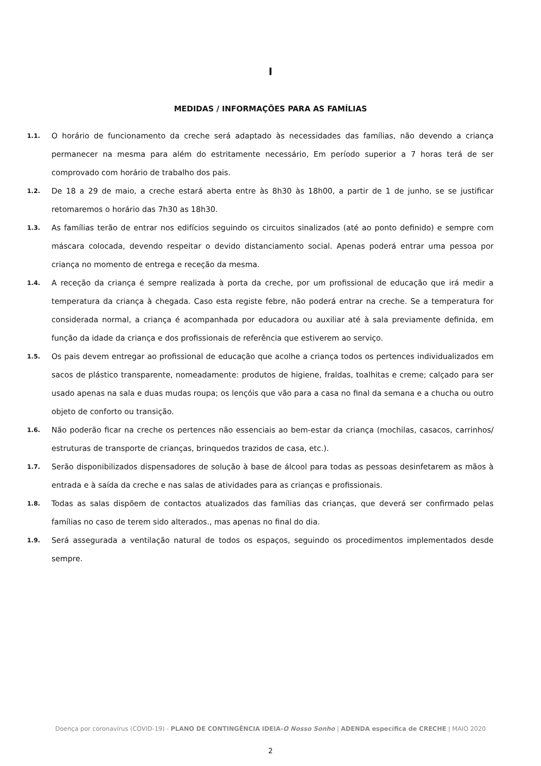I
MEDIDAS / INFORMAÇÕES PARA AS FAMÍLIAS
1.1. O horário de funcionamento da creche será adaptado às necessidades das famílias, não devendo a criança permanecer na mesma para além do estritamente necessário, Em período superior a 7 horas terá de ser comprovado com horário de trabalho dos pais.
1.2. De 18 a 29 de maio, a creche estará aberta entre às 8h30 às 18h00, a partir de 1 de junho, se se justificar retomaremos o horário das 7h30 as 18h30.
1.3. As famílias terão de entrar nos edifícios seguindo os circuitos sinalizados (até ao ponto definido) e sempre com máscara colocada, devendo respeitar o devido distanciamento social. Apenas poderá entrar uma pessoa por criança no momento de entrega e receção da mesma.
1.4. A receção da criança é sempre realizada à porta da creche, por um profissional de educação que irá medir a temperatura da criança à chegada. Caso esta registe febre, não poderá entrar na creche. Se a temperatura for considerada normal, a criança é acompanhada por educadora ou auxiliar até à sala previamente definida, em função da idade da criança e dos profissionais de referência que estiverem ao serviço.
1.5. Os pais devem entregar ao profissional de educação que acolhe a criança todos os pertences individualizados em sacos de plástico transparente, nomeadamente: produtos de higiene, fraldas, toalhitas e creme; calçado para ser usado apenas na sala e duas mudas roupa; os lençóis que vão para a casa no final da semana e a chucha ou outro objeto de conforto ou transição.
1.6. Não poderão ficar na creche os pertences não essenciais ao bem-estar da criança (mochilas, casacos, carrinhos/ estruturas de transporte de crianças, brinquedos trazidos de casa, etc.).
1.7. Serão disponibilizados dispensadores de solução à base de álcool para todas as pessoas desinfetarem as mãos à entrada e à saída da creche e nas salas de atividades para as crianças e profissionais.
1.8. Todas as salas dispõem de contactos atualizados das famílias das crianças, que deverá ser confirmado pelas famílias no caso de terem sido alterados., mas apenas no final do dia.
1.9. Será assegurada a ventilação natural de todos os espaços, seguindo os procedimentos implementados desde sempre.
Doença por coronavírus (COVID-19) - PLANO DE CONTINGÊNCIA IDEIA-O Nosso Sonho | ADENDA específica de CRECHE | MAIO 2020
2